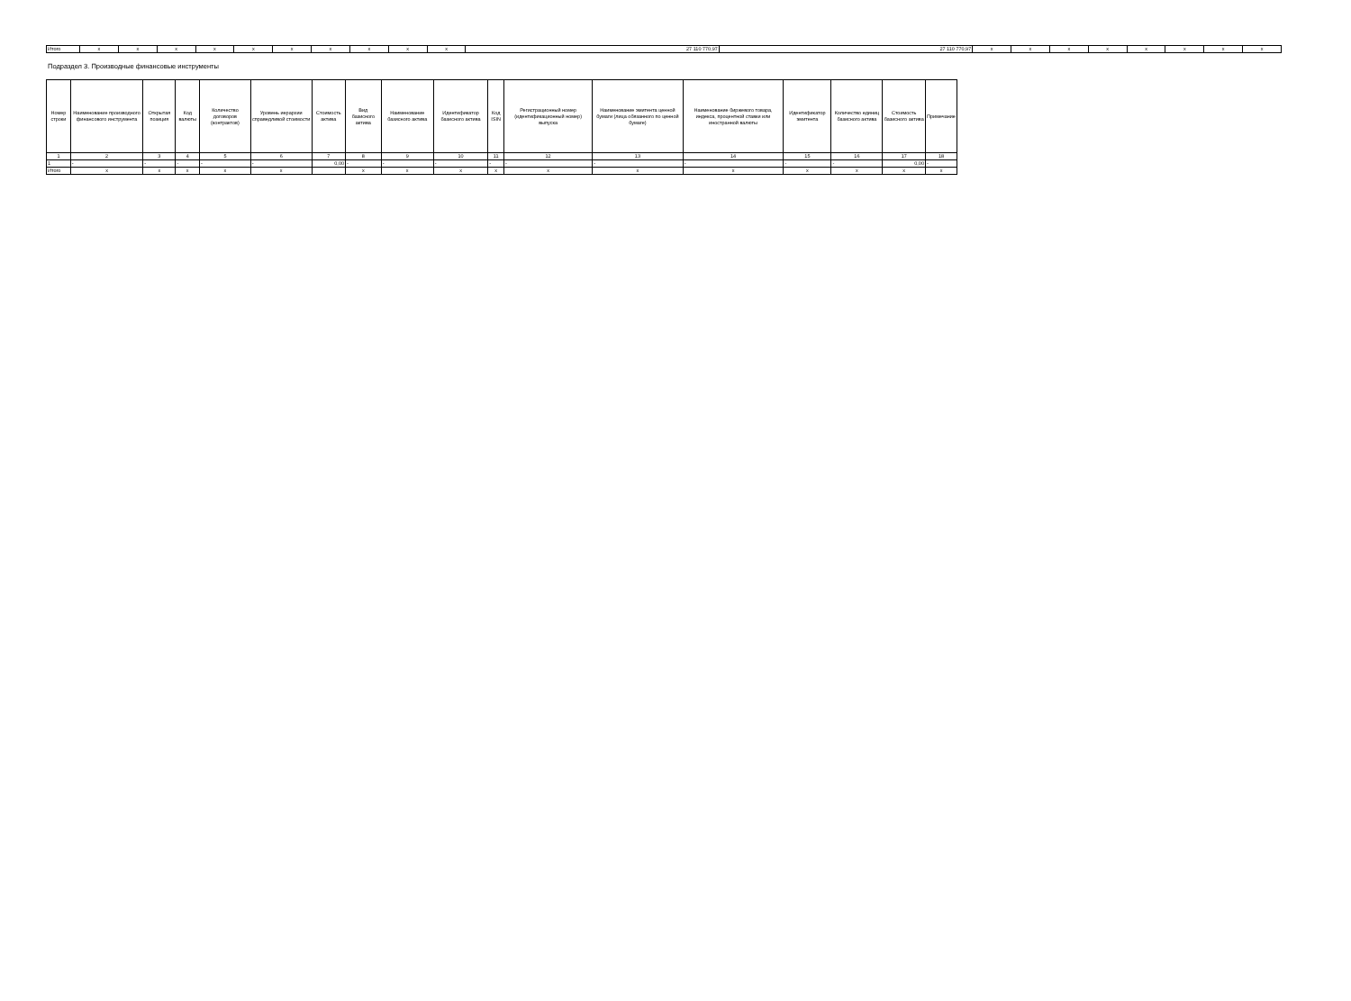| Итого | x | x | x | x | x | x | x | x | x | x | 27 110 770,97 | 27 110 770,97 | x | x | x | x | x | x | x | x |
Подраздел 3. Производные финансовые инструменты
| Номер строки | Наименование производного финансового инструмента | Открытая позиция | Код валюты | Количество договоров (контрактов) | Уровень иерархии справедливой стоимости | Стоимость актива | Вид базисного актива | Наименование базисного актива | Идентификатор базисного актива | Код ISIN | Регистрационный номер (идентификационный номер) выпуска | Наименование эмитента ценной бумаги (лица обязанного по ценной бумаге) | Наименование биржевого товара, индекса, процентной ставки или иностранной валюты | Идентификатор эмитента | Количество единиц базисного актива | Стоимость базисного актива | Примечание |
| --- | --- | --- | --- | --- | --- | --- | --- | --- | --- | --- | --- | --- | --- | --- | --- | --- | --- |
| 1 | 2 | 3 | 4 | 5 | 6 | 7 | 8 | 9 | 10 | 11 | 12 | 13 | 14 | 15 | 16 | 17 | 18 |
| 1 | - | - | - | - | - | 0,00 | - | - | - | - | - | - | - | - | - | 0,00 | - |
| Итого | x | x | x | x | x | | x | x | x | x | x | x | x | x | x | x | x |